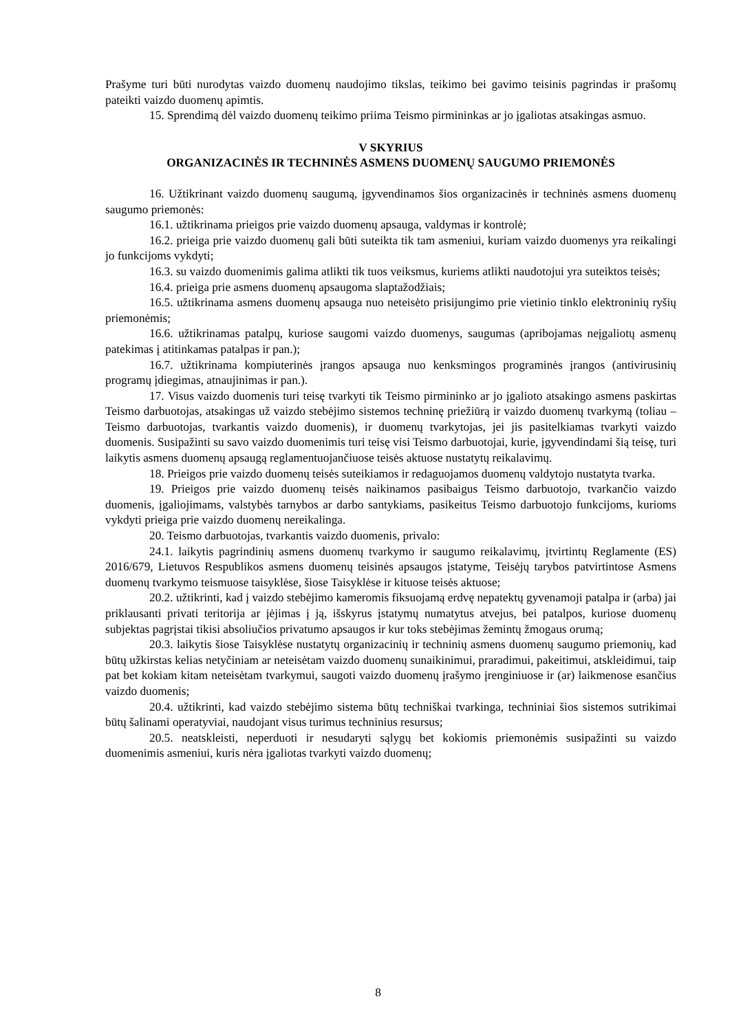Prašyme turi būti nurodytas vaizdo duomenų naudojimo tikslas, teikimo bei gavimo teisinis pagrindas ir prašomų pateikti vaizdo duomenų apimtis.
15. Sprendimą dėl vaizdo duomenų teikimo priima Teismo pirmininkas ar jo įgaliotas atsakingas asmuo.
V SKYRIUS
ORGANIZACINĖS IR TECHNINĖS ASMENS DUOMENŲ SAUGUMO PRIEMONĖS
16. Užtikrinant vaizdo duomenų saugumą, įgyvendinamos šios organizacinės ir techninės asmens duomenų saugumo priemonės:
16.1. užtikrinama prieigos prie vaizdo duomenų apsauga, valdymas ir kontrolė;
16.2. prieiga prie vaizdo duomenų gali būti suteikta tik tam asmeniui, kuriam vaizdo duomenys yra reikalingi jo funkcijoms vykdyti;
16.3. su vaizdo duomenimis galima atlikti tik tuos veiksmus, kuriems atlikti naudotojui yra suteiktos teisės;
16.4. prieiga prie asmens duomenų apsaugoma slaptažodžiais;
16.5. užtikrinama asmens duomenų apsauga nuo neteisėto prisijungimo prie vietinio tinklo elektroninių ryšių priemonėmis;
16.6. užtikrinamas patalpų, kuriose saugomi vaizdo duomenys, saugumas (apribojamas neįgaliotų asmenų patekimas į atitinkamas patalpas ir pan.);
16.7. užtikrinama kompiuterinės įrangos apsauga nuo kenksmingos programinės įrangos (antivirusinių programų įdiegimas, atnaujinimas ir pan.).
17. Visus vaizdo duomenis turi teisę tvarkyti tik Teismo pirmininko ar jo įgalioto atsakingo asmens paskirtas Teismo darbuotojas, atsakingas už vaizdo stebėjimo sistemos techninę priežiūrą ir vaizdo duomenų tvarkymą (toliau – Teismo darbuotojas, tvarkantis vaizdo duomenis), ir duomenų tvarkytojas, jei jis pasitelkiamas tvarkyti vaizdo duomenis. Susipažinti su savo vaizdo duomenimis turi teisę visi Teismo darbuotojai, kurie, įgyvendindami šią teisę, turi laikytis asmens duomenų apsaugą reglamentuojančiuose teisės aktuose nustatytų reikalavimų.
18. Prieigos prie vaizdo duomenų teisės suteikiamos ir redaguojamos duomenų valdytojo nustatyta tvarka.
19. Prieigos prie vaizdo duomenų teisės naikinamos pasibaigus Teismo darbuotojo, tvarkančio vaizdo duomenis, įgaliojimams, valstybės tarnybos ar darbo santykiams, pasikeitus Teismo darbuotojo funkcijoms, kurioms vykdyti prieiga prie vaizdo duomenų nereikalinga.
20. Teismo darbuotojas, tvarkantis vaizdo duomenis, privalo:
24.1. laikytis pagrindinių asmens duomenų tvarkymo ir saugumo reikalavimų, įtvirtintų Reglamente (ES) 2016/679, Lietuvos Respublikos asmens duomenų teisinės apsaugos įstatyme, Teisėjų tarybos patvirtintose Asmens duomenų tvarkymo teismuose taisyklėse, šiose Taisyklėse ir kituose teisės aktuose;
20.2. užtikrinti, kad į vaizdo stebėjimo kameromis fiksuojamą erdvę nepatektų gyvenamoji patalpa ir (arba) jai priklausanti privati teritorija ar įėjimas į ją, išskyrus įstatymų numatytus atvejus, bei patalpos, kuriose duomenų subjektas pagrįstai tikisi absoliučios privatumo apsaugos ir kur toks stebėjimas žemintų žmogaus orumą;
20.3. laikytis šiose Taisyklėse nustatytų organizacinių ir techninių asmens duomenų saugumo priemonių, kad būtų užkirstas kelias netyčiniam ar neteisėtam vaizdo duomenų sunaikinimui, praradimui, pakeitimui, atskleidimui, taip pat bet kokiam kitam neteisėtam tvarkymui, saugoti vaizdo duomenų įrašymo įrenginiuose ir (ar) laikmenose esančius vaizdo duomenis;
20.4. užtikrinti, kad vaizdo stebėjimo sistema būtų techniškai tvarkinga, techniniai šios sistemos sutrikimai būtų šalinami operatyviai, naudojant visus turimus techninius resursus;
20.5. neatskleisti, neperduoti ir nesudaryti sąlygų bet kokiomis priemonėmis susipažinti su vaizdo duomenimis asmeniui, kuris nėra įgaliotas tvarkyti vaizdo duomenų;
8